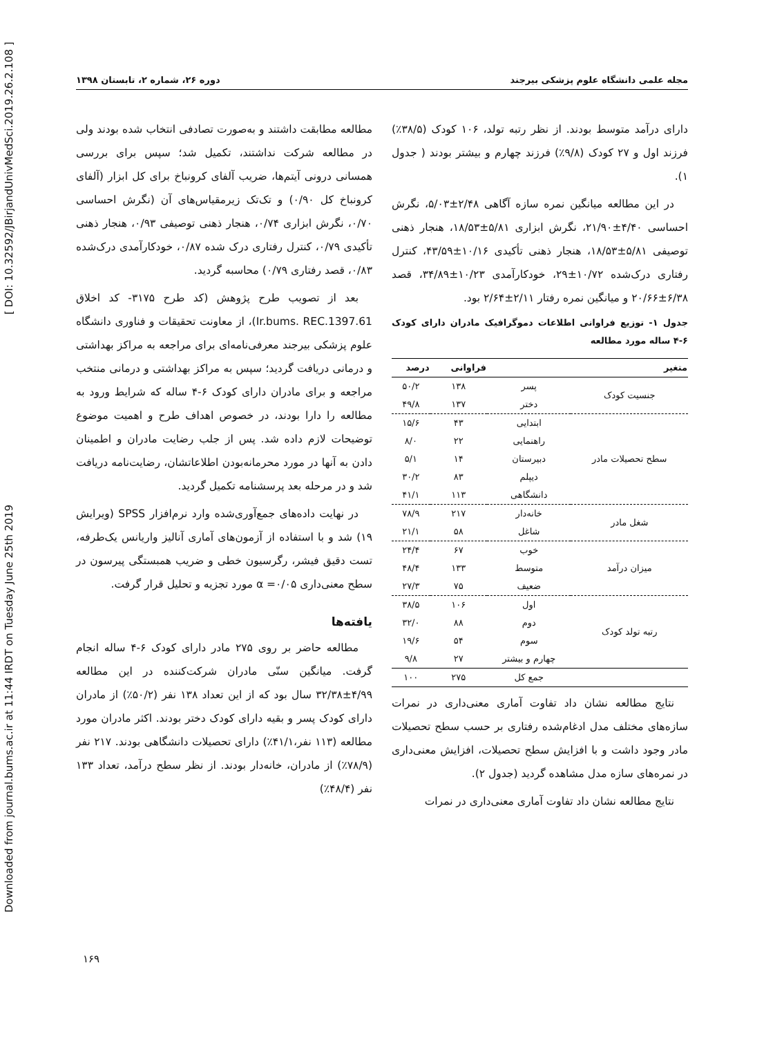Downloaded from journal.bums.ac.ir at 11:44 IRDT on Tuesday June 25th 2019 [ DOI: 10.32592/JBirjandUnivMedSci.2019.26.2.108 ]
مجله علمی دانشگاه علوم پزشکی بیرجند دوره ۲۶، شماره ۲، تابستان ۱۳۹۸
مطالعه مطابقت داشتند و به‌صورت تصادفی انتخاب شده بودند ولی در مطالعه شرکت نداشتند، تکمیل شد؛ سپس برای بررسی همسانی درونی آیتم‌ها، ضریب آلفای کرونباخ برای کل ابزار (آلفای کرونباخ کل ۰/۹۰) و تک‌تک زیرمقیاس‌های آن (نگرش احساسی ۰/۷۰، نگرش ابزاری ۰/۷۴، هنجار ذهنی توصیفی ۰/۹۳، هنجار ذهنی تأکیدی ۰/۷۹، کنترل رفتاری درک شده ۰/۸۷، خودکارآمدی درک‌شده ۰/۸۳، قصد رفتاری ۰/۷۹) محاسبه گردید.
بعد از تصویب طرح پژوهش (کد طرح ۳۱۷۵- کد اخلاق Ir.bums. REC.1397.61)، از معاونت تحقیقات و فناوری دانشگاه علوم پزشکی بیرجند معرفی‌نامه‌ای برای مراجعه به مراکز بهداشتی و درمانی دریافت گردید؛ سپس به مراکز بهداشتی و درمانی منتخب مراجعه و برای مادران دارای کودک ۶-۴ ساله که شرایط ورود به مطالعه را دارا بودند، در خصوص اهداف طرح و اهمیت موضوع توضیحات لازم داده شد. پس از جلب رضایت مادران و اطمینان دادن به آنها در مورد محرمانه‌بودن اطلاعاتشان، رضایت‌نامه دریافت شد و در مرحله بعد پرسشنامه تکمیل گردید.
در نهایت داده‌های جمع‌آوری‌شده وارد نرم‌افزار SPSS (ویرایش ۱۹) شد و با استفاده از آزمون‌های آماری آنالیز واریانس یک‌طرفه، تست دقیق فیشر، رگرسیون خطی و ضریب همبستگی پیرسون در سطح معنی‌داری α =۰/۰۵ مورد تجزیه و تحلیل قرار گرفت.
یافته‌ها
مطالعه حاضر بر روی ۲۷۵ مادر دارای کودک ۶-۴ ساله انجام گرفت. میانگین سنّی مادران شرکت‌کننده در این مطالعه ۴/۹۹±۳۲/۳۸ سال بود که از این تعداد ۱۳۸ نفر (۵۰/۲٪) از مادران دارای کودک پسر و بقیه دارای کودک دختر بودند. اکثر مادران مورد مطالعه (۱۱۳ نفر،۴۱/۱٪) دارای تحصیلات دانشگاهی بودند. ۲۱۷ نفر (۷۸/۹٪) از مادران، خانه‌دار بودند. از نظر سطح درآمد، تعداد ۱۳۳ نفر (۴۸/۴٪)
دارای درآمد متوسط بودند. از نظر رتبه تولد، ۱۰۶ کودک (۳۸/۵٪) فرزند اول و ۲۷ کودک (۹/۸٪) فرزند چهارم و بیشتر بودند ( جدول ۱).
در این مطالعه میانگین نمره سازه آگاهی ۲/۴۸±۵/۰۳، نگرش احساسی ۴/۴۰±۲۱/۹۰، نگرش ابزاری ۵/۸۱±۱۸/۵۳، هنجار ذهنی توصیفی ۵/۸۱±۱۸/۵۳، هنجار ذهنی تأکیدی ۱۰/۱۶±۴۳/۵۹، کنترل رفتاری درک‌شده ۱۰/۷۲±۲۹، خودکارآمدی ۱۰/۲۳±۳۴/۸۹، قصد ۶/۳۸±۲۰/۶۶ و میانگین نمره رفتار ۲/۱۱±۲/۶۴ بود.
جدول ۱- توزیع فراوانی اطلاعات دموگرافیک مادران دارای کودک ۶-۴ ساله مورد مطالعه
| متغیر | | فراوانی | درصد |
| --- | --- | --- | --- |
| جنسیت کودک | پسر | ۱۳۸ | ۵۰/۲ |
| | دختر | ۱۳۷ | ۴۹/۸ |
| سطح تحصیلات مادر | ابتدایی | ۴۳ | ۱۵/۶ |
| | راهنمایی | ۲۲ | ۸/۰ |
| | دبیرستان | ۱۴ | ۵/۱ |
| | دیپلم | ۸۳ | ۳۰/۲ |
| | دانشگاهی | ۱۱۳ | ۴۱/۱ |
| شغل مادر | خانه‌دار | ۲۱۷ | ۷۸/۹ |
| | شاغل | ۵۸ | ۲۱/۱ |
| میزان درآمد | خوب | ۶۷ | ۲۴/۴ |
| | متوسط | ۱۳۳ | ۴۸/۴ |
| | ضعیف | ۷۵ | ۲۷/۳ |
| رتبه تولد کودک | اول | ۱۰۶ | ۳۸/۵ |
| | دوم | ۸۸ | ۳۲/۰ |
| | سوم | ۵۴ | ۱۹/۶ |
| | چهارم و بیشتر | ۲۷ | ۹/۸ |
| | جمع کل | ۲۷۵ | ۱۰۰ |
نتایج مطالعه نشان داد تفاوت آماری معنی‌داری در نمرات سازه‌های مختلف مدل ادغام‌شده رفتاری بر حسب سطح تحصیلات مادر وجود داشت و با افزایش سطح تحصیلات، افزایش معنی‌داری در نمره‌های سازه مدل مشاهده گردید (جدول ۲).
نتایج مطالعه نشان داد تفاوت آماری معنی‌داری در نمرات
۱۶۹